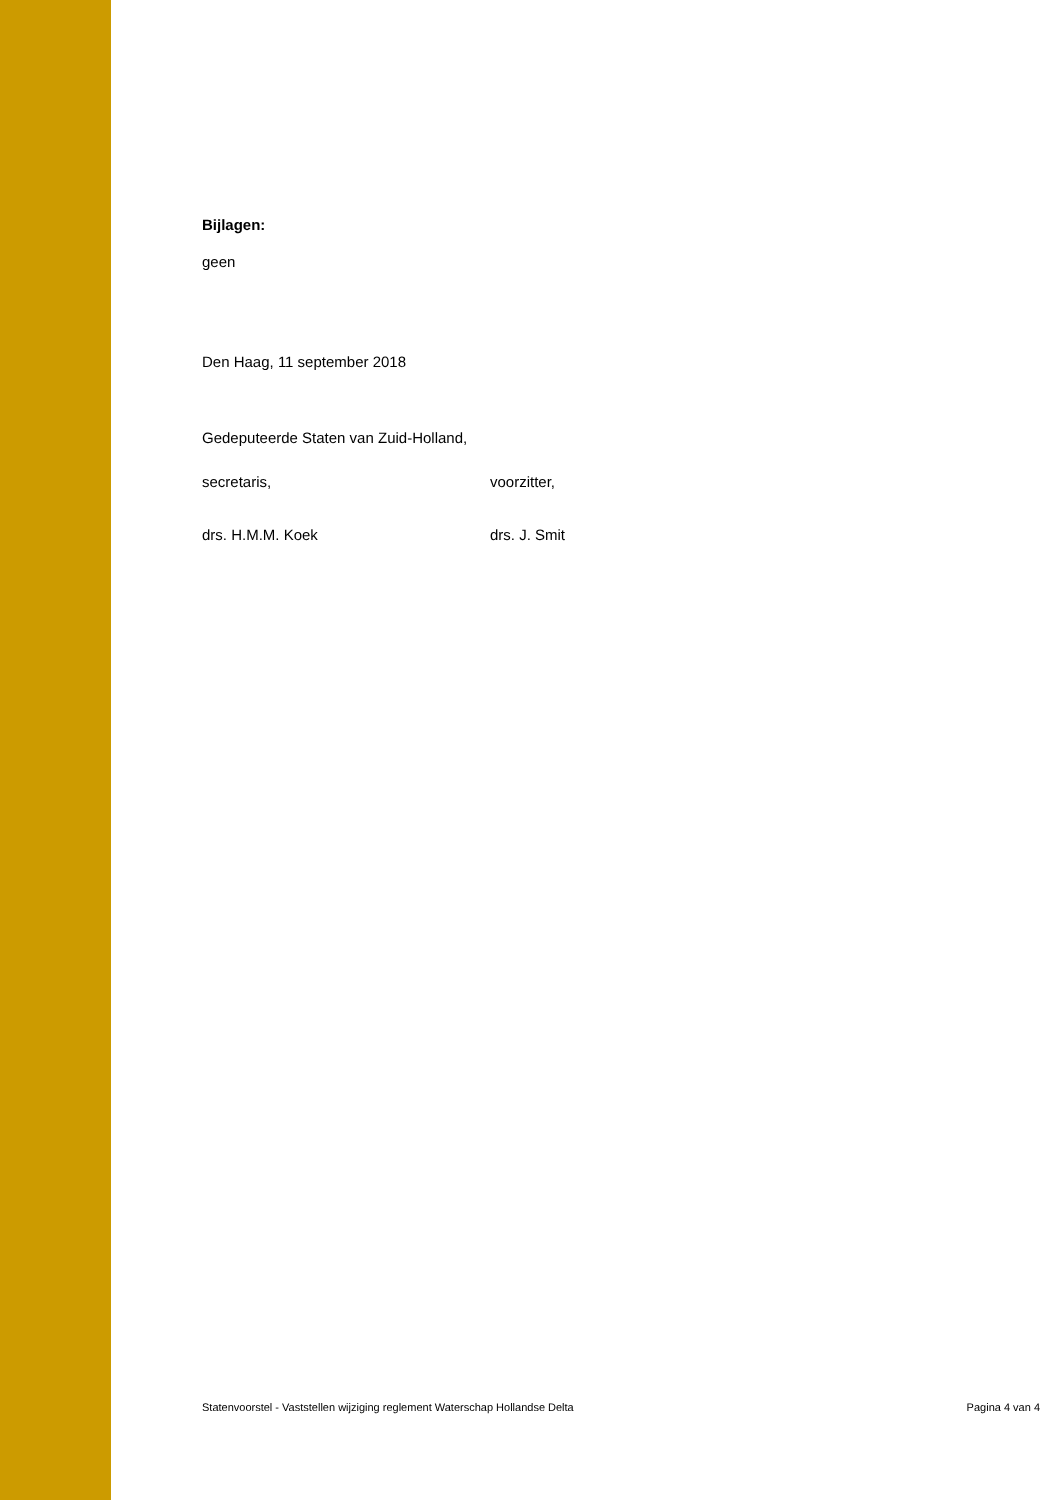Bijlagen:
geen
Den Haag, 11 september 2018
Gedeputeerde Staten van Zuid-Holland,
secretaris, voorzitter,
drs. H.M.M. Koek drs. J. Smit
Statenvoorstel - Vaststellen wijziging reglement Waterschap Hollandse Delta Pagina 4 van 4